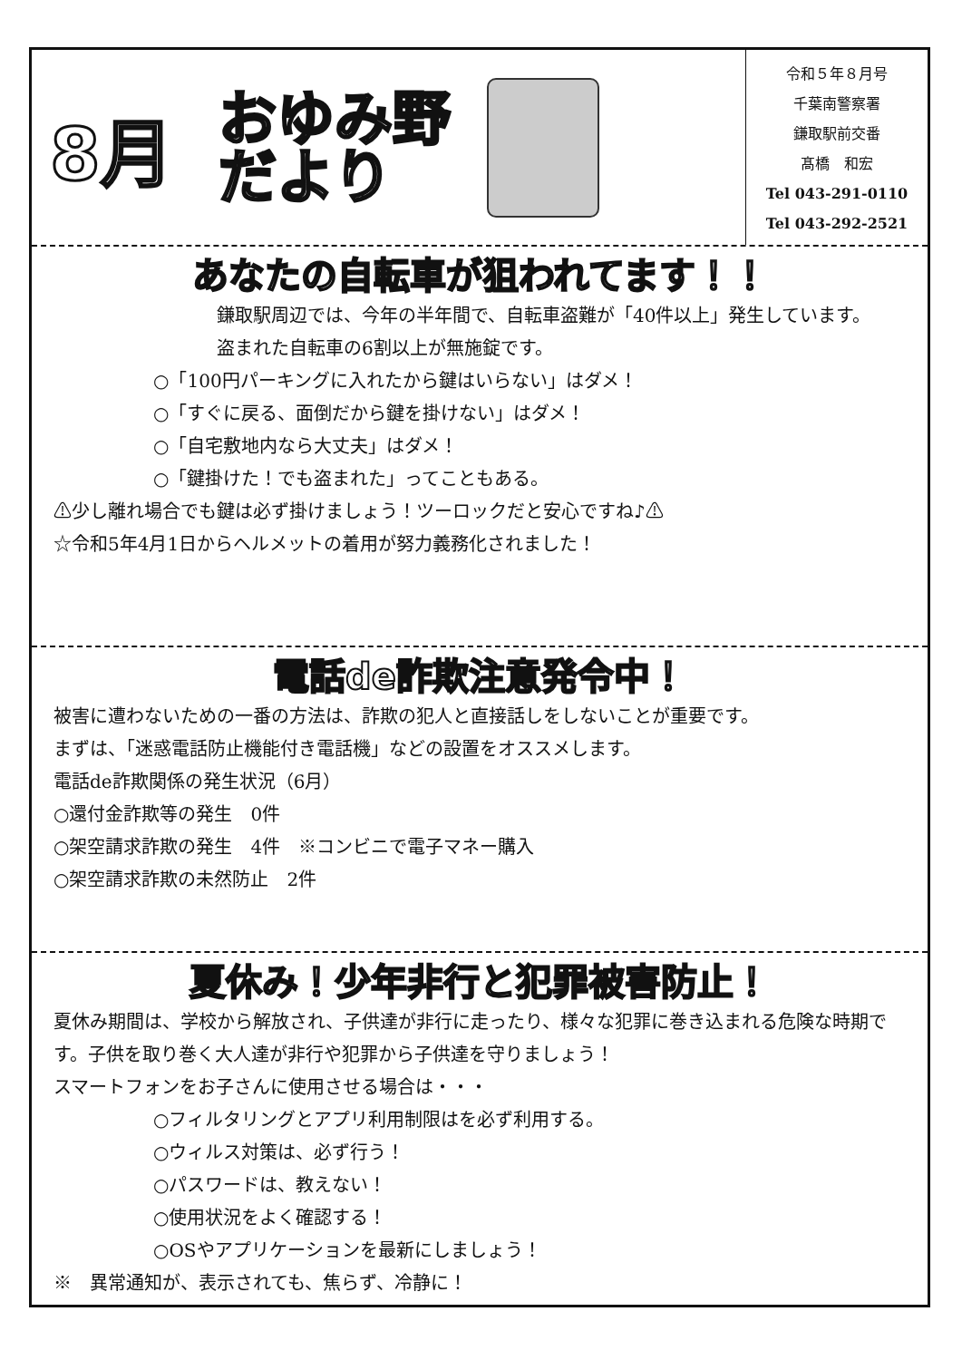8月
おゆみ野
だより
令和５年８月号
千葉南警察署
鎌取駅前交番
髙橋　和宏
Tel 043-291-0110
Tel 043-292-2521
あなたの自転車が狙われてます！！
　鎌取駅周辺では、今年の半年間で、自転車盗難が「40件以上」発生しています。
盗まれた自転車の6割以上が無施錠です。
○「100円パーキングに入れたから鍵はいらない」はダメ！
○「すぐに戻る、面倒だから鍵を掛けない」はダメ！
○「自宅敷地内なら大丈夫」はダメ！
○「鍵掛けた！でも盗まれた」ってこともある。
⚠少し離れ場合でも鍵は必ず掛けましょう！ツーロックだと安心ですね♪⚠
☆令和5年4月1日からヘルメットの着用が努力義務化されました！
電話de詐欺注意発令中！
被害に遭わないための一番の方法は、詐欺の犯人と直接話しをしないことが重要です。
まずは、「迷惑電話防止機能付き電話機」などの設置をオススメします。
電話de詐欺関係の発生状況（6月）
○還付金詐欺等の発生　0件
○架空請求詐欺の発生　4件　※コンビニで電子マネー購入
○架空請求詐欺の未然防止　2件
夏休み！少年非行と犯罪被害防止！
夏休み期間は、学校から解放され、子供達が非行に走ったり、様々な犯罪に巻き込まれる危険な時期です。子供を取り巻く大人達が非行や犯罪から子供達を守りましょう！
スマートフォンをお子さんに使用させる場合は・・・
○フィルタリングとアプリ利用制限はを必ず利用する。
○ウィルス対策は、必ず行う！
○パスワードは、教えない！
○使用状況をよく確認する！
○OSやアプリケーションを最新にしましょう！
※　異常通知が、表示されても、焦らず、冷静に！